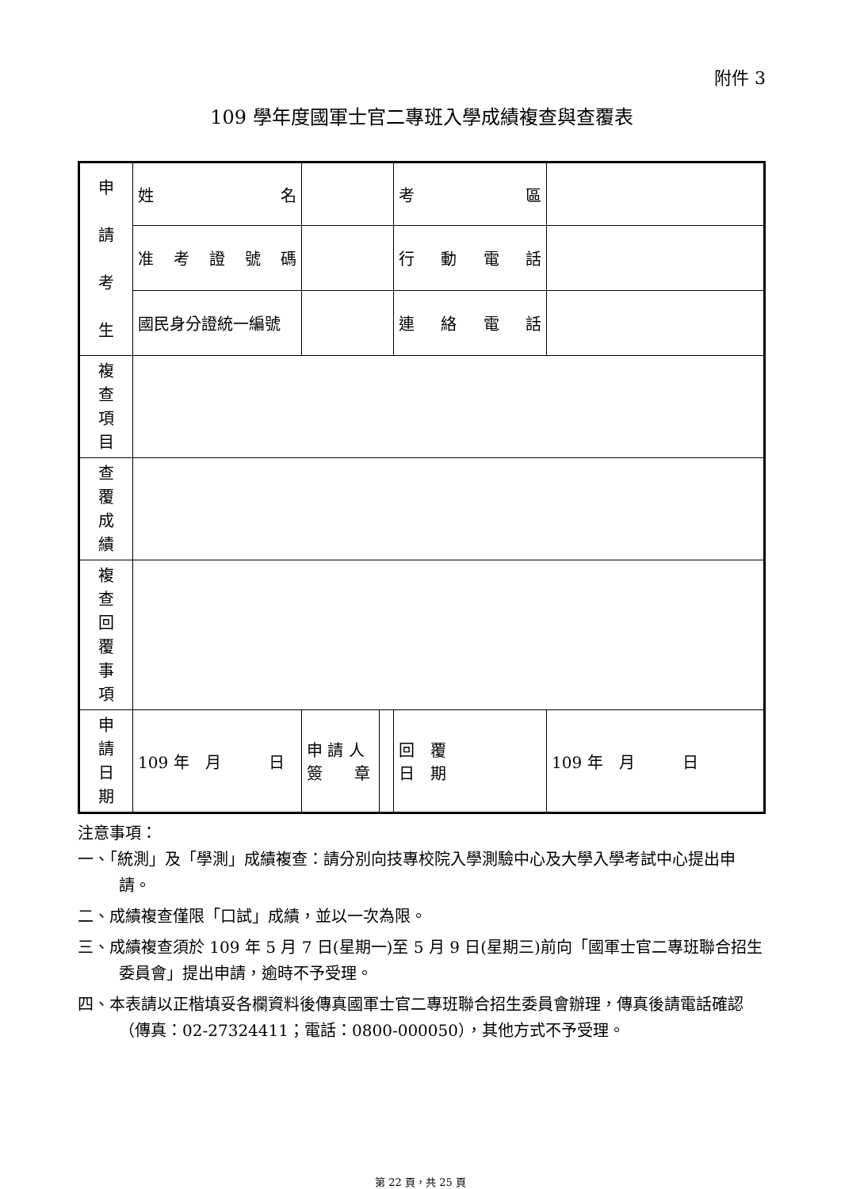附件 3
109 學年度國軍士官二專班入學成績複查與查覆表
| 申 請 考 生 | 姓 名 | | | 考 區 | |
| | 准 考 證 號 碼 | | | 行 動 電 話 | |
| | 國民身分證統一編號 | | | 連 絡 電 話 | |
| 複 查 項 目 | | | | | |
| 查 覆 成 績 | | | | | |
| 複 查 回 覆 事 項 | | | | | |
| 申 請 日 期 | 109 年 月 日 | 申 請 人 簽 章 | | 回 覆 日 期 | 109 年 月 日 |
注意事項：
一、「統測」及「學測」成績複查：請分別向技專校院入學測驗中心及大學入學考試中心提出申請。
二、成績複查僅限「口試」成績，並以一次為限。
三、成績複查須於 109 年 5 月 7 日(星期一)至 5 月 9 日(星期三)前向「國軍士官二專班聯合招生委員會」提出申請，逾時不予受理。
四、本表請以正楷填妥各欄資料後傳真國軍士官二專班聯合招生委員會辦理，傳真後請電話確認（傳真：02-27324411；電話：0800-000050），其他方式不予受理。
第 22 頁，共 25 頁